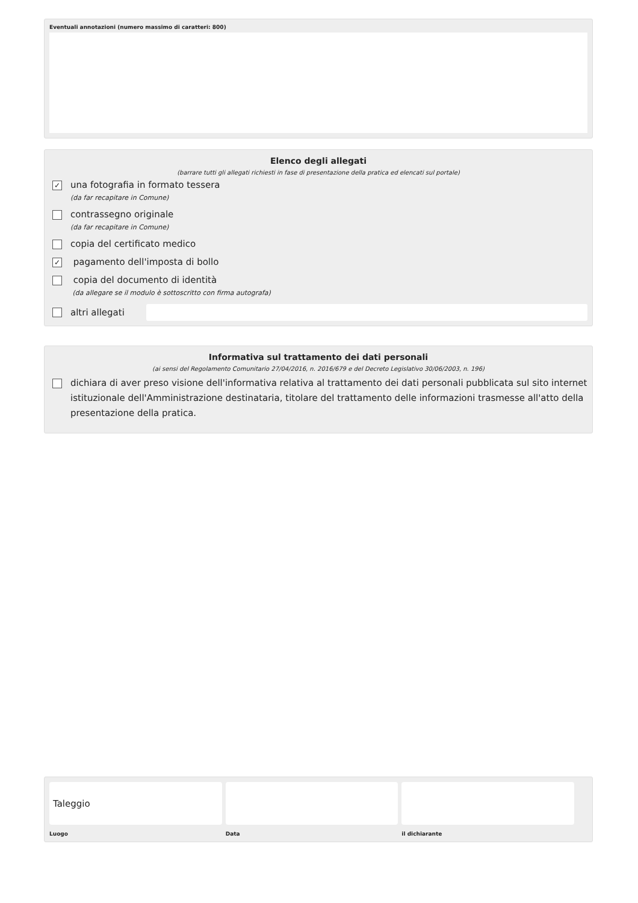Eventuali annotazioni (numero massimo di caratteri: 800)
Elenco degli allegati
(barrare tutti gli allegati richiesti in fase di presentazione della pratica ed elencati sul portale)
✓
una fotografia in formato tessera
(da far recapitare in Comune)
contrassegno originale
(da far recapitare in Comune)
copia del certificato medico
✓
pagamento dell'imposta di bollo
copia del documento di identità
(da allegare se il modulo è sottoscritto con firma autografa)
altri allegati
Informativa sul trattamento dei dati personali
(ai sensi del Regolamento Comunitario 27/04/2016, n. 2016/679 e del Decreto Legislativo 30/06/2003, n. 196)
dichiara di aver preso visione dell'informativa relativa al trattamento dei dati personali pubblicata sul sito internet istituzionale dell'Amministrazione destinataria, titolare del trattamento delle informazioni trasmesse all'atto della presentazione della pratica.
Taleggio
Luogo Data il dichiarante